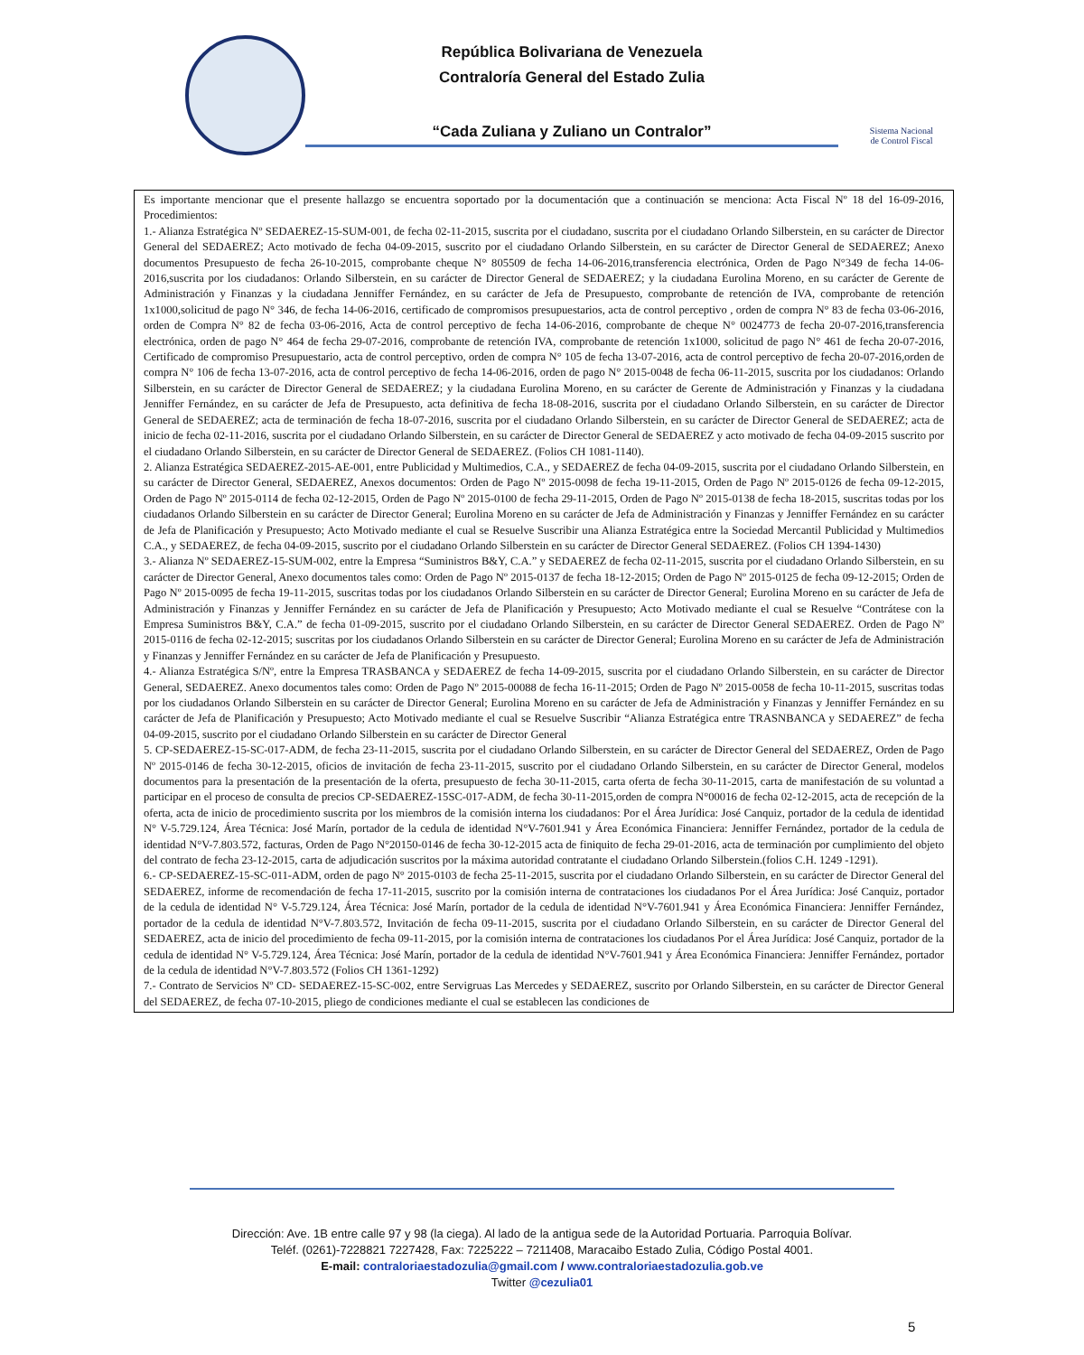República Bolivariana de Venezuela
Contraloría General del Estado Zulia
“Cada Zuliana y Zuliano un Contralor”
Sistema Nacional
de Control Fiscal
Es importante mencionar que el presente hallazgo se encuentra soportado por la documentación que a continuación se menciona: Acta Fiscal Nº 18 del 16-09-2016, Procedimientos:
1.- Alianza Estratégica Nº SEDAEREZ-15-SUM-001, de fecha 02-11-2015, suscrita por el ciudadano, suscrita por el ciudadano Orlando Silberstein, en su carácter de Director General del SEDAEREZ; Acto motivado de fecha 04-09-2015, suscrito por el ciudadano Orlando Silberstein, en su carácter de Director General de SEDAEREZ; Anexo documentos Presupuesto de fecha 26-10-2015, comprobante cheque N° 805509 de fecha 14-06-2016,transferencia electrónica, Orden de Pago N°349 de fecha 14-06-2016,suscrita por los ciudadanos: Orlando Silberstein, en su carácter de Director General de SEDAEREZ; y la ciudadana Eurolina Moreno, en su carácter de Gerente de Administración y Finanzas y la ciudadana Jenniffer Fernández, en su carácter de Jefa de Presupuesto, comprobante de retención de IVA, comprobante de retención 1x1000,solicitud de pago N° 346, de fecha 14-06-2016, certificado de compromisos presupuestarios, acta de control perceptivo , orden de compra N° 83 de fecha 03-06-2016, orden de Compra N° 82 de fecha 03-06-2016, Acta de control perceptivo de fecha 14-06-2016, comprobante de cheque N° 0024773 de fecha 20-07-2016,transferencia electrónica, orden de pago N° 464 de fecha 29-07-2016, comprobante de retención IVA, comprobante de retención 1x1000, solicitud de pago N° 461 de fecha 20-07-2016, Certificado de compromiso Presupuestario, acta de control perceptivo, orden de compra N° 105 de fecha 13-07-2016, acta de control perceptivo de fecha 20-07-2016,orden de compra N° 106 de fecha 13-07-2016, acta de control perceptivo de fecha 14-06-2016, orden de pago N° 2015-0048 de fecha 06-11-2015, suscrita por los ciudadanos: Orlando Silberstein, en su carácter de Director General de SEDAEREZ; y la ciudadana Eurolina Moreno, en su carácter de Gerente de Administración y Finanzas y la ciudadana Jenniffer Fernández, en su carácter de Jefa de Presupuesto, acta definitiva de fecha 18-08-2016, suscrita por el ciudadano Orlando Silberstein, en su carácter de Director General de SEDAEREZ; acta de terminación de fecha 18-07-2016, suscrita por el ciudadano Orlando Silberstein, en su carácter de Director General de SEDAEREZ; acta de inicio de fecha 02-11-2016, suscrita por el ciudadano Orlando Silberstein, en su carácter de Director General de SEDAEREZ y acto motivado de fecha 04-09-2015 suscrito por el ciudadano Orlando Silberstein, en su carácter de Director General de SEDAEREZ. (Folios CH 1081-1140).
2. Alianza Estratégica SEDAEREZ-2015-AE-001, entre Publicidad y Multimedios, C.A., y SEDAEREZ de fecha 04-09-2015, suscrita por el ciudadano Orlando Silberstein, en su carácter de Director General, SEDAEREZ, Anexos documentos: Orden de Pago Nº 2015-0098 de fecha 19-11-2015, Orden de Pago Nº 2015-0126 de fecha 09-12-2015, Orden de Pago Nº 2015-0114 de fecha 02-12-2015, Orden de Pago Nº 2015-0100 de fecha 29-11-2015, Orden de Pago Nº 2015-0138 de fecha 18-2015, suscritas todas por los ciudadanos Orlando Silberstein en su carácter de Director General; Eurolina Moreno en su carácter de Jefa de Administración y Finanzas y Jenniffer Fernández en su carácter de Jefa de Planificación y Presupuesto; Acto Motivado mediante el cual se Resuelve Suscribir una Alianza Estratégica entre la Sociedad Mercantil Publicidad y Multimedios C.A., y SEDAEREZ, de fecha 04-09-2015, suscrito por el ciudadano Orlando Silberstein en su carácter de Director General SEDAEREZ. (Folios CH 1394-1430)
3.- Alianza Nº SEDAEREZ-15-SUM-002, entre la Empresa “Suministros B&Y, C.A.” y SEDAEREZ de fecha 02-11-2015, suscrita por el ciudadano Orlando Silberstein, en su carácter de Director General, Anexo documentos tales como: Orden de Pago Nº 2015-0137 de fecha 18-12-2015; Orden de Pago Nº 2015-0125 de fecha 09-12-2015; Orden de Pago Nº 2015-0095 de fecha 19-11-2015, suscritas todas por los ciudadanos Orlando Silberstein en su carácter de Director General; Eurolina Moreno en su carácter de Jefa de Administración y Finanzas y Jenniffer Fernández en su carácter de Jefa de Planificación y Presupuesto; Acto Motivado mediante el cual se Resuelve “Contrátese con la Empresa Suministros B&Y, C.A.” de fecha 01-09-2015, suscrito por el ciudadano Orlando Silberstein, en su carácter de Director General SEDAEREZ. Orden de Pago Nº 2015-0116 de fecha 02-12-2015; suscritas por los ciudadanos Orlando Silberstein en su carácter de Director General; Eurolina Moreno en su carácter de Jefa de Administración y Finanzas y Jenniffer Fernández en su carácter de Jefa de Planificación y Presupuesto.
4.- Alianza Estratégica S/Nº, entre la Empresa TRASBANCA y SEDAEREZ de fecha 14-09-2015, suscrita por el ciudadano Orlando Silberstein, en su carácter de Director General, SEDAEREZ. Anexo documentos tales como: Orden de Pago Nº 2015-00088 de fecha 16-11-2015; Orden de Pago Nº 2015-0058 de fecha 10-11-2015, suscritas todas por los ciudadanos Orlando Silberstein en su carácter de Director General; Eurolina Moreno en su carácter de Jefa de Administración y Finanzas y Jenniffer Fernández en su carácter de Jefa de Planificación y Presupuesto; Acto Motivado mediante el cual se Resuelve Suscribir “Alianza Estratégica entre TRASNBANCA y SEDAEREZ” de fecha 04-09-2015, suscrito por el ciudadano Orlando Silberstein en su carácter de Director General
5. CP-SEDAEREZ-15-SC-017-ADM, de fecha 23-11-2015, suscrita por el ciudadano Orlando Silberstein, en su carácter de Director General del SEDAEREZ, Orden de Pago Nº 2015-0146 de fecha 30-12-2015, oficios de invitación de fecha 23-11-2015, suscrito por el ciudadano Orlando Silberstein, en su carácter de Director General, modelos documentos para la presentación de la presentación de la oferta, presupuesto de fecha 30-11-2015, carta oferta de fecha 30-11-2015, carta de manifestación de su voluntad a participar en el proceso de consulta de precios CP-SEDAEREZ-15SC-017-ADM, de fecha 30-11-2015,orden de compra N°00016 de fecha 02-12-2015, acta de recepción de la oferta, acta de inicio de procedimiento suscrita por los miembros de la comisión interna los ciudadanos: Por el Área Jurídica: José Canquiz, portador de la cedula de identidad N° V-5.729.124, Área Técnica: José Marín, portador de la cedula de identidad N°V-7601.941 y Área Económica Financiera: Jenniffer Fernández, portador de la cedula de identidad N°V-7.803.572, facturas, Orden de Pago N°20150-0146 de fecha 30-12-2015 acta de finiquito de fecha 29-01-2016, acta de terminación por cumplimiento del objeto del contrato de fecha 23-12-2015, carta de adjudicación suscritos por la máxima autoridad contratante el ciudadano Orlando Silberstein.(folios C.H. 1249 -1291).
6.- CP-SEDAEREZ-15-SC-011-ADM, orden de pago N° 2015-0103 de fecha 25-11-2015, suscrita por el ciudadano Orlando Silberstein, en su carácter de Director General del SEDAEREZ, informe de recomendación de fecha 17-11-2015, suscrito por la comisión interna de contrataciones los ciudadanos Por el Área Jurídica: José Canquiz, portador de la cedula de identidad N° V-5.729.124, Área Técnica: José Marín, portador de la cedula de identidad N°V-7601.941 y Área Económica Financiera: Jenniffer Fernández, portador de la cedula de identidad N°V-7.803.572, Invitación de fecha 09-11-2015, suscrita por el ciudadano Orlando Silberstein, en su carácter de Director General del SEDAEREZ, acta de inicio del procedimiento de fecha 09-11-2015, por la comisión interna de contrataciones los ciudadanos Por el Área Jurídica: José Canquiz, portador de la cedula de identidad N° V-5.729.124, Área Técnica: José Marín, portador de la cedula de identidad N°V-7601.941 y Área Económica Financiera: Jenniffer Fernández, portador de la cedula de identidad N°V-7.803.572 (Folios CH 1361-1292)
7.- Contrato de Servicios Nº CD- SEDAEREZ-15-SC-002, entre Servigruas Las Mercedes y SEDAEREZ, suscrito por Orlando Silberstein, en su carácter de Director General del SEDAEREZ, de fecha 07-10-2015, pliego de condiciones mediante el cual se establecen las condiciones de
Dirección: Ave. 1B entre calle 97 y 98 (la ciega). Al lado de la antigua sede de la Autoridad Portuaria. Parroquia Bolívar.
Teléf. (0261)-7228821 7227428, Fax: 7225222 – 7211408, Maracaibo Estado Zulia, Código Postal 4001.
E-mail: contraloriaestadozulia@gmail.com / www.contraloriaestadozulia.gob.ve
Twitter @cezulia01
5